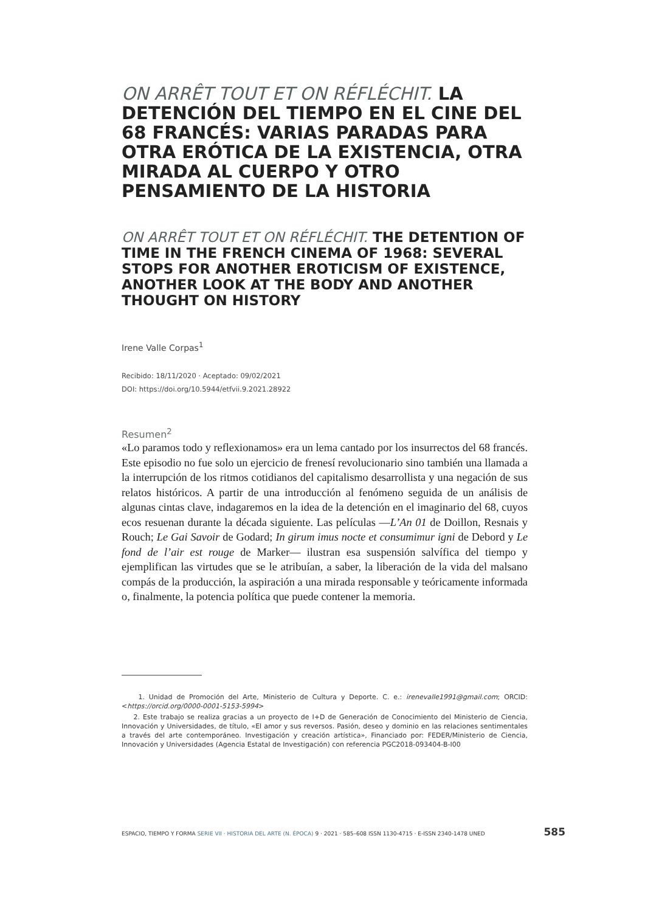ON ARRÊT TOUT ET ON RÉFLÉCHIT. LA DETENCIÓN DEL TIEMPO EN EL CINE DEL 68 FRANCÉS: VARIAS PARADAS PARA OTRA ERÓTICA DE LA EXISTENCIA, OTRA MIRADA AL CUERPO Y OTRO PENSAMIENTO DE LA HISTORIA
ON ARRÊT TOUT ET ON RÉFLÉCHIT. THE DETENTION OF TIME IN THE FRENCH CINEMA OF 1968: SEVERAL STOPS FOR ANOTHER EROTICISM OF EXISTENCE, ANOTHER LOOK AT THE BODY AND ANOTHER THOUGHT ON HISTORY
Irene Valle Corpas<sup>1</sup>
Recibido: 18/11/2020 · Aceptado: 09/02/2021
DOI: https://doi.org/10.5944/etfvii.9.2021.28922
Resumen<sup>2</sup>
«Lo paramos todo y reflexionamos» era un lema cantado por los insurrectos del 68 francés. Este episodio no fue solo un ejercicio de frenesí revolucionario sino también una llamada a la interrupción de los ritmos cotidianos del capitalismo desarrollista y una negación de sus relatos históricos. A partir de una introducción al fenómeno seguida de un análisis de algunas cintas clave, indagaremos en la idea de la detención en el imaginario del 68, cuyos ecos resuenan durante la década siguiente. Las películas —L’An 01 de Doillon, Resnais y Rouch; Le Gai Savoir de Godard; In girum imus nocte et consumimur igni de Debord y Le fond de l’air est rouge de Marker— ilustran esa suspensión salvífica del tiempo y ejemplifican las virtudes que se le atribuían, a saber, la liberación de la vida del malsano compás de la producción, la aspiración a una mirada responsable y teóricamente informada o, finalmente, la potencia política que puede contener la memoria.
1. Unidad de Promoción del Arte, Ministerio de Cultura y Deporte. C. e.: irenevalle1991@gmail.com; ORCID: <https://orcid.org/0000-0001-5153-5994>
2. Este trabajo se realiza gracias a un proyecto de I+D de Generación de Conocimiento del Ministerio de Ciencia, Innovación y Universidades, de título, «El amor y sus reversos. Pasión, deseo y dominio en las relaciones sentimentales a través del arte contemporáneo. Investigación y creación artística», Financiado por: FEDER/Ministerio de Ciencia, Innovación y Universidades (Agencia Estatal de Investigación) con referencia PGC2018-093404-B-I00
ESPACIO, TIEMPO Y FORMA SERIE VII · HISTORIA DEL ARTE (N. ÉPOCA) 9 · 2021 · 585–608 ISSN 1130-4715 · E-ISSN 2340-1478 UNED 585